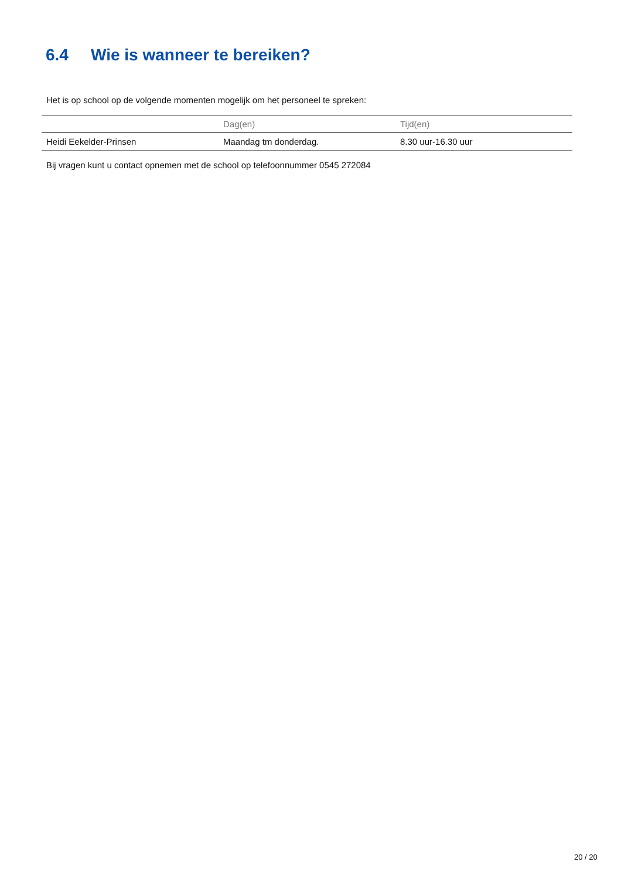6.4 Wie is wanneer te bereiken?
Het is op school op de volgende momenten mogelijk om het personeel te spreken:
| | Dag(en) | Tijd(en) |
| --- | --- | --- |
| Heidi Eekelder-Prinsen | Maandag tm donderdag. | 8.30 uur-16.30 uur |
Bij vragen kunt u contact opnemen met de school op telefoonnummer 0545 272084
20 / 20